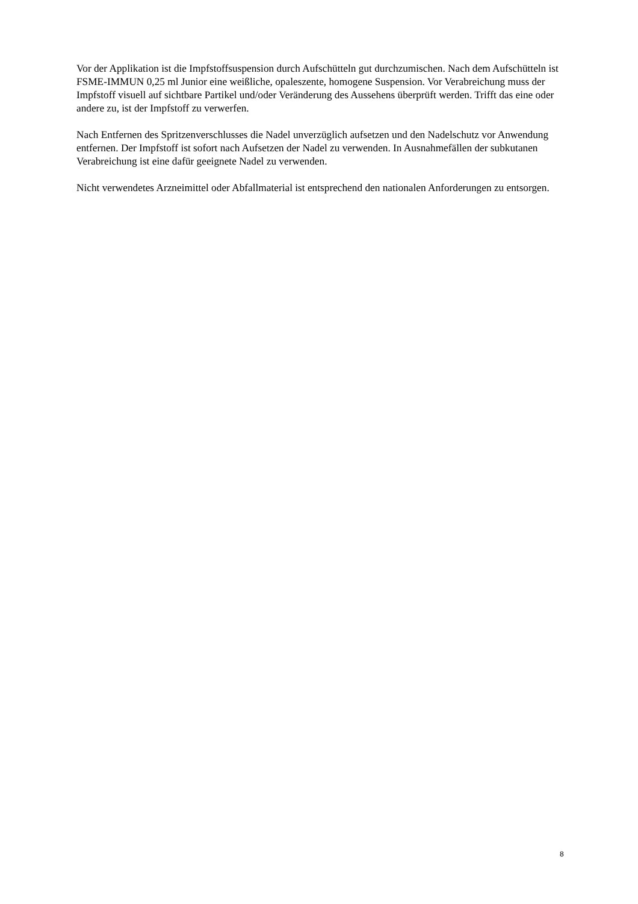Vor der Applikation ist die Impfstoffsuspension durch Aufschütteln gut durchzumischen. Nach dem Aufschütteln ist FSME-IMMUN 0,25 ml Junior eine weißliche, opaleszente, homogene Suspension. Vor Verabreichung muss der Impfstoff visuell auf sichtbare Partikel und/oder Veränderung des Aussehens überprüft werden. Trifft das eine oder andere zu, ist der Impfstoff zu verwerfen.
Nach Entfernen des Spritzenverschlusses die Nadel unverzüglich aufsetzen und den Nadelschutz vor Anwendung entfernen. Der Impfstoff ist sofort nach Aufsetzen der Nadel zu verwenden. In Ausnahmefällen der subkutanen Verabreichung ist eine dafür geeignete Nadel zu verwenden.
Nicht verwendetes Arzneimittel oder Abfallmaterial ist entsprechend den nationalen Anforderungen zu entsorgen.
8